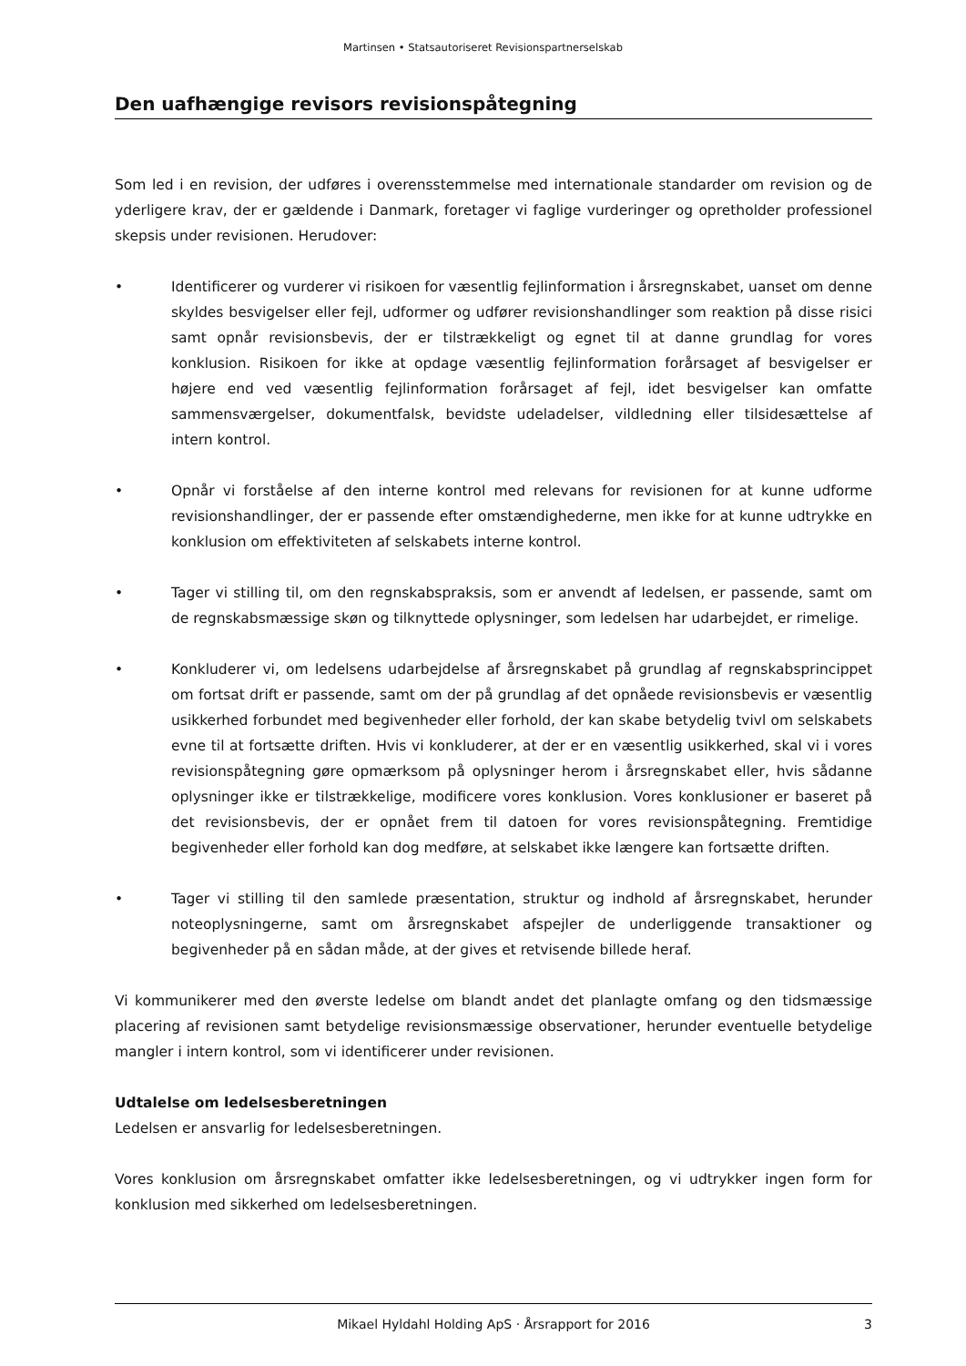Martinsen • Statsautoriseret Revisionspartnerselskab
Den uafhængige revisors revisionspåtegning
Som led i en revision, der udføres i overensstemmelse med internationale standarder om revision og de yderligere krav, der er gældende i Danmark, foretager vi faglige vurderinger og opretholder professionel skepsis under revisionen. Herudover:
• Identificerer og vurderer vi risikoen for væsentlig fejlinformation i årsregnskabet, uanset om denne skyldes besvigelser eller fejl, udformer og udfører revisionshandlinger som reaktion på disse risici samt opnår revisionsbevis, der er tilstrækkeligt og egnet til at danne grundlag for vores konklusion. Risikoen for ikke at opdage væsentlig fejlinformation forårsaget af besvigelser er højere end ved væsentlig fejlinformation forårsaget af fejl, idet besvigelser kan omfatte sammensværgelser, dokumentfalsk, bevidste udeladelser, vildledning eller tilsidesættelse af intern kontrol.
• Opnår vi forståelse af den interne kontrol med relevans for revisionen for at kunne udforme revisionshandlinger, der er passende efter omstændighederne, men ikke for at kunne udtrykke en konklusion om effektiviteten af selskabets interne kontrol.
• Tager vi stilling til, om den regnskabspraksis, som er anvendt af ledelsen, er passende, samt om de regnskabsmæssige skøn og tilknyttede oplysninger, som ledelsen har udarbejdet, er rimelige.
• Konkluderer vi, om ledelsens udarbejdelse af årsregnskabet på grundlag af regnskabsprincippet om fortsat drift er passende, samt om der på grundlag af det opnåede revisionsbevis er væsentlig usikkerhed forbundet med begivenheder eller forhold, der kan skabe betydelig tvivl om selskabets evne til at fortsætte driften. Hvis vi konkluderer, at der er en væsentlig usikkerhed, skal vi i vores revisionspåtegning gøre opmærksom på oplysninger herom i årsregnskabet eller, hvis sådanne oplysninger ikke er tilstrækkelige, modificere vores konklusion. Vores konklusioner er baseret på det revisionsbevis, der er opnået frem til datoen for vores revisionspåtegning. Fremtidige begivenheder eller forhold kan dog medføre, at selskabet ikke længere kan fortsætte driften.
• Tager vi stilling til den samlede præsentation, struktur og indhold af årsregnskabet, herunder noteoplysningerne, samt om årsregnskabet afspejler de underliggende transaktioner og begivenheder på en sådan måde, at der gives et retvisende billede heraf.
Vi kommunikerer med den øverste ledelse om blandt andet det planlagte omfang og den tidsmæssige placering af revisionen samt betydelige revisionsmæssige observationer, herunder eventuelle betydelige mangler i intern kontrol, som vi identificerer under revisionen.
Udtalelse om ledelsesberetningen
Ledelsen er ansvarlig for ledelsesberetningen.
Vores konklusion om årsregnskabet omfatter ikke ledelsesberetningen, og vi udtrykker ingen form for konklusion med sikkerhed om ledelsesberetningen.
Mikael Hyldahl Holding ApS · Årsrapport for 2016 3